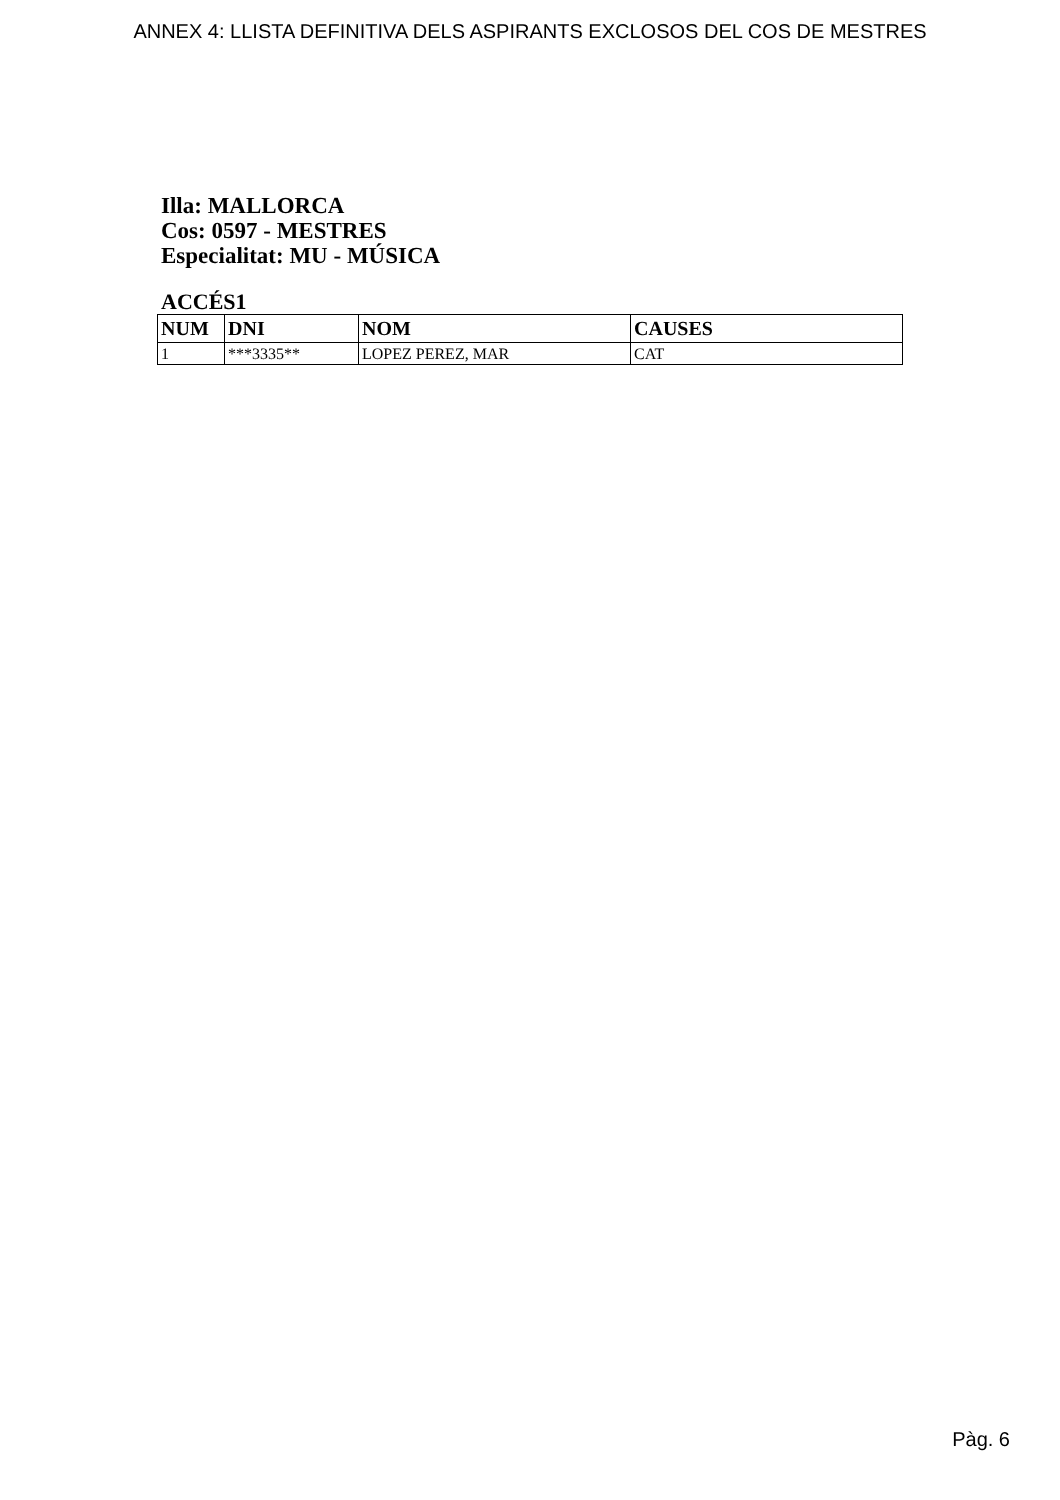ANNEX 4: LLISTA DEFINITIVA DELS ASPIRANTS EXCLOSOS DEL COS DE MESTRES
Illa: MALLORCA
Cos: 0597 - MESTRES
Especialitat: MU - MÚSICA
ACCÉS1
| NUM | DNI | NOM | CAUSES |
| --- | --- | --- | --- |
| 1 | ***3335** | LOPEZ PEREZ, MAR | CAT |
Pàg. 6